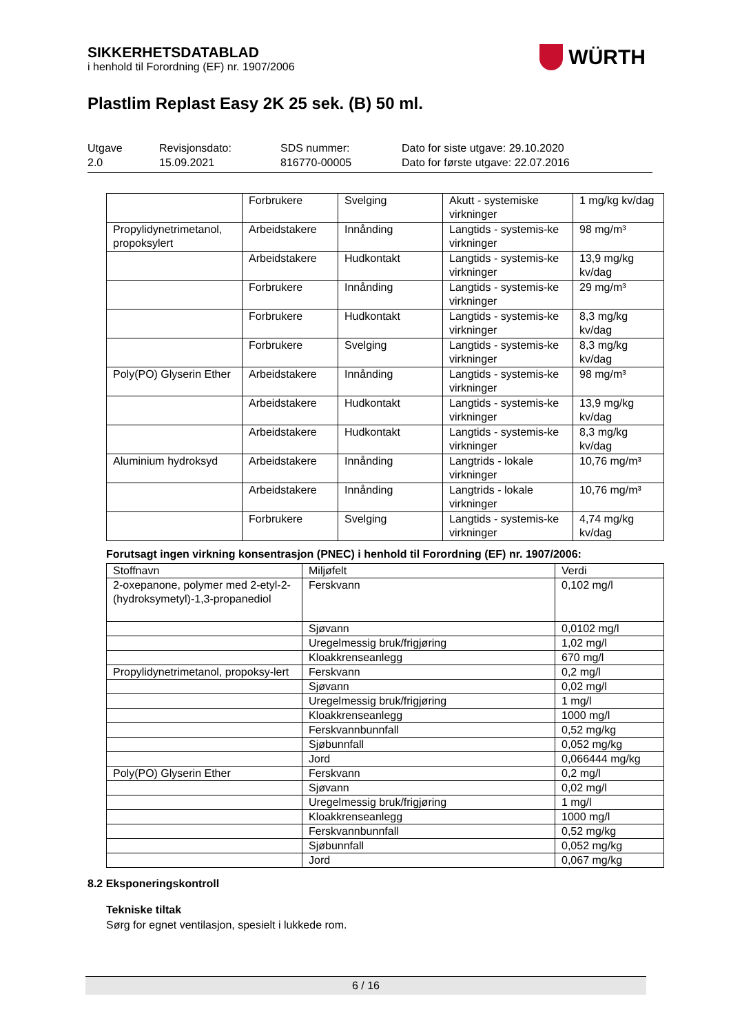SIKKERHETSDATABLAD
i henhold til Forordning (EF) nr. 1907/2006
WÜRTH
Plastlim Replast Easy 2K 25 sek. (B) 50 ml.
Utgave
2.0
Revisjonsdato:
15.09.2021
SDS nummer:
816770-00005
Dato for siste utgave: 29.10.2020
Dato for første utgave: 22.07.2016
| | Forbrukere | Svelging | Akutt - systemiske virkninger | 1 mg/kg kv/dag |
| Propylidynetrimetanol, propoksylert | Arbeidstakere | Innånding | Langtids - systemis-ke virkninger | 98 mg/m³ |
| | Arbeidstakere | Hudkontakt | Langtids - systemis-ke virkninger | 13,9 mg/kg kv/dag |
| | Forbrukere | Innånding | Langtids - systemis-ke virkninger | 29 mg/m³ |
| | Forbrukere | Hudkontakt | Langtids - systemis-ke virkninger | 8,3 mg/kg kv/dag |
| | Forbrukere | Svelging | Langtids - systemis-ke virkninger | 8,3 mg/kg kv/dag |
| Poly(PO) Glyserin Ether | Arbeidstakere | Innånding | Langtids - systemis-ke virkninger | 98 mg/m³ |
| | Arbeidstakere | Hudkontakt | Langtids - systemis-ke virkninger | 13,9 mg/kg kv/dag |
| | Arbeidstakere | Hudkontakt | Langtids - systemis-ke virkninger | 8,3 mg/kg kv/dag |
| Aluminium hydroksyd | Arbeidstakere | Innånding | Langtrids - lokale virkninger | 10,76 mg/m³ |
| | Arbeidstakere | Innånding | Langtrids - lokale virkninger | 10,76 mg/m³ |
| | Forbrukere | Svelging | Langtids - systemis-ke virkninger | 4,74 mg/kg kv/dag |
Forutsagt ingen virkning konsentrasjon (PNEC) i henhold til Forordning (EF) nr. 1907/2006:
| Stoffnavn | Miljøfelt | Verdi |
| --- | --- | --- |
| 2-oxepanone, polymer med 2-etyl-2-(hydroksymetyl)-1,3-propanediol | Ferskvann | 0,102 mg/l |
| | Sjøvann | 0,0102 mg/l |
| | Uregelmessig bruk/frigjøring | 1,02 mg/l |
| | Kloakkrenseanlegg | 670 mg/l |
| Propylidynetrimetanol, propoksy-lert | Ferskvann | 0,2 mg/l |
| | Sjøvann | 0,02 mg/l |
| | Uregelmessig bruk/frigjøring | 1 mg/l |
| | Kloakkrenseanlegg | 1000 mg/l |
| | Ferskvannbunnfall | 0,52 mg/kg |
| | Sjøbunnfall | 0,052 mg/kg |
| | Jord | 0,066444 mg/kg |
| Poly(PO) Glyserin Ether | Ferskvann | 0,2 mg/l |
| | Sjøvann | 0,02 mg/l |
| | Uregelmessig bruk/frigjøring | 1 mg/l |
| | Kloakkrenseanlegg | 1000 mg/l |
| | Ferskvannbunnfall | 0,52 mg/kg |
| | Sjøbunnfall | 0,052 mg/kg |
| | Jord | 0,067 mg/kg |
8.2 Eksponeringskontroll
Tekniske tiltak
Sørg for egnet ventilasjon, spesielt i lukkede rom.
6 / 16